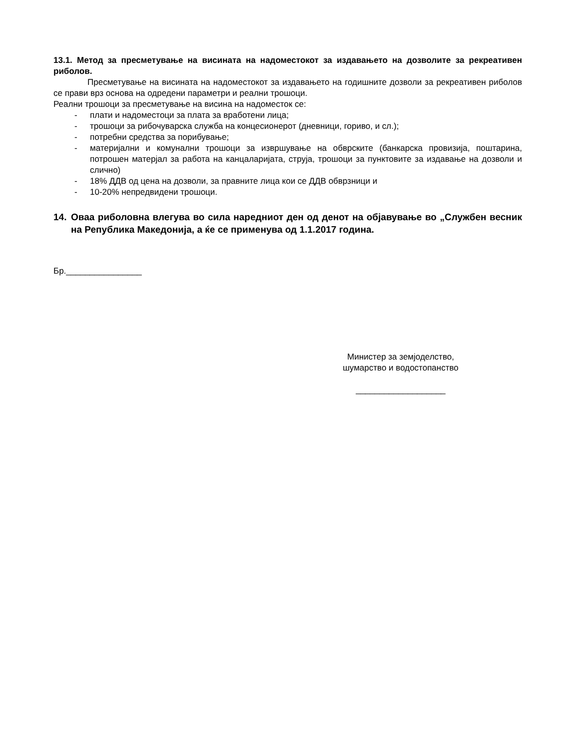13.1. Метод за пресметување на висината на надоместокот за издавањето на дозволите за рекреативен риболов.
Пресметување на висината на надоместокот за издавањето на годишните дозволи за рекреативен риболов се прави врз основа на одредени параметри и реални трошоци.
Реални трошоци за пресметување на висина на надоместок се:
- плати и надоместоци за плата за вработени лица;
- трошоци за рибочуварска служба на концесионерот (дневници, гориво, и сл.);
- потребни средства за порибување;
- материјални и комунални трошоци за извршување на обврските (банкарска провизија, поштарина, потрошен матерјал за работа на канцаларијата, струја, трошоци за пунктовите за издавање на дозволи и слично)
- 18% ДДВ од цена на дозволи, за правните лица кои се ДДВ обврзници и
- 10-20% непредвидени трошоци.
14. Оваа риболовна влегува во сила наредниот ден од денот на објавување во „Службен весник на Република Македонија, а ќе се применува од 1.1.2017 година.
Бр.________________
Министер за земјоделство,
шумарство и водостопанство
___________________